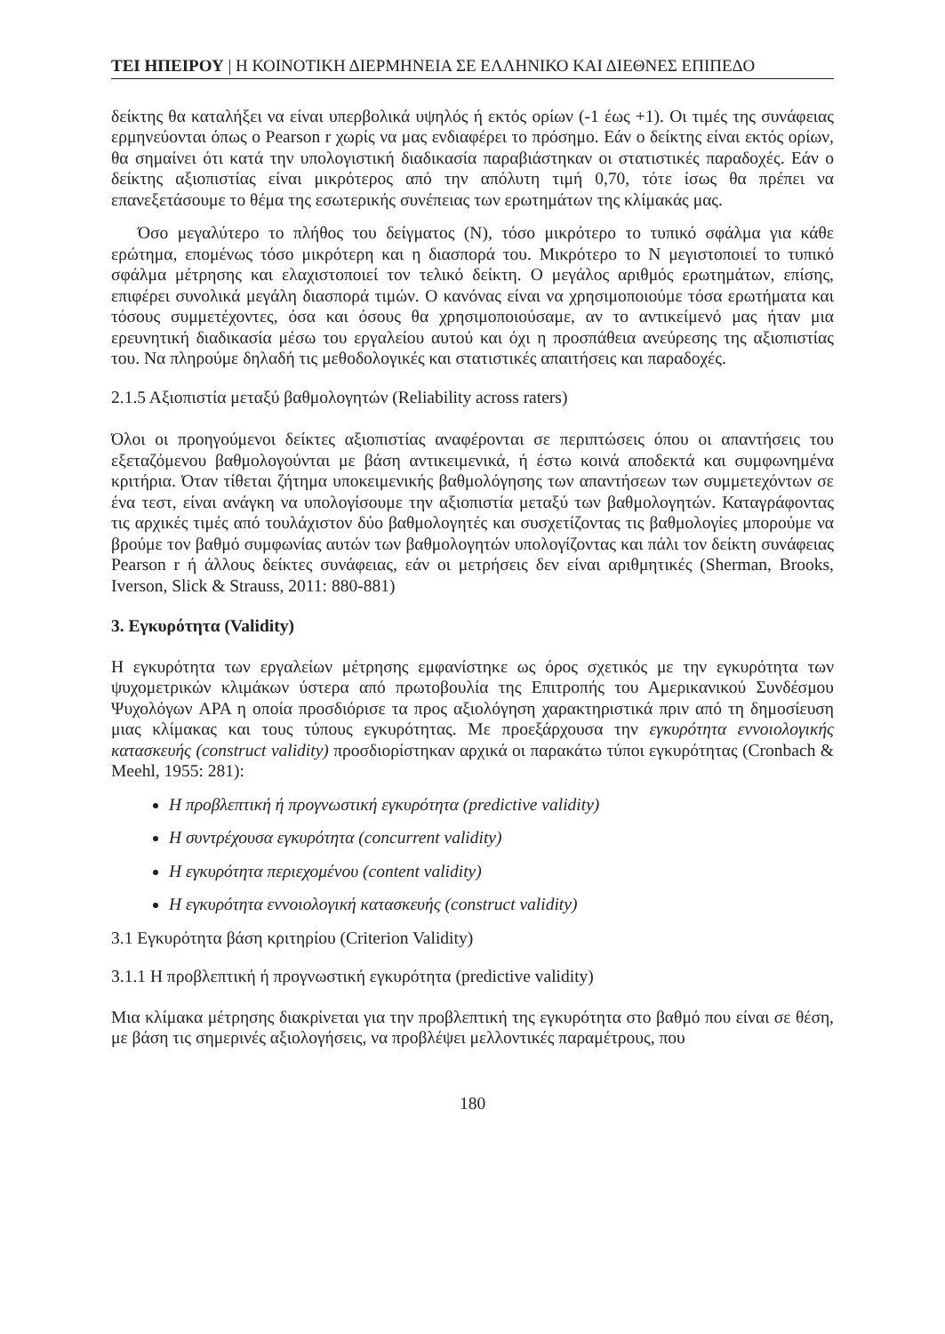ΤΕΙ ΗΠΕΙΡΟΥ | Η ΚΟΙΝΟΤΙΚΗ ΔΙΕΡΜΗΝΕΙΑ ΣΕ ΕΛΛΗΝΙΚΟ ΚΑΙ ΔΙΕΘΝΕΣ ΕΠΙΠΕΔΟ
δείκτης θα καταλήξει να είναι υπερβολικά υψηλός ή εκτός ορίων (-1 έως +1). Οι τιμές της συνάφειας ερμηνεύονται όπως ο Pearson r χωρίς να μας ενδιαφέρει το πρόσημο. Εάν ο δείκτης είναι εκτός ορίων, θα σημαίνει ότι κατά την υπολογιστική διαδικασία παραβιάστηκαν οι στατιστικές παραδοχές. Εάν ο δείκτης αξιοπιστίας είναι μικρότερος από την απόλυτη τιμή 0,70, τότε ίσως θα πρέπει να επανεξετάσουμε το θέμα της εσωτερικής συνέπειας των ερωτημάτων της κλίμακάς μας.
Όσο μεγαλύτερο το πλήθος του δείγματος (Ν), τόσο μικρότερο το τυπικό σφάλμα για κάθε ερώτημα, επομένως τόσο μικρότερη και η διασπορά του. Μικρότερο το Ν μεγιστοποιεί το τυπικό σφάλμα μέτρησης και ελαχιστοποιεί τον τελικό δείκτη. Ο μεγάλος αριθμός ερωτημάτων, επίσης, επιφέρει συνολικά μεγάλη διασπορά τιμών. Ο κανόνας είναι να χρησιμοποιούμε τόσα ερωτήματα και τόσους συμμετέχοντες, όσα και όσους θα χρησιμοποιούσαμε, αν το αντικείμενό μας ήταν μια ερευνητική διαδικασία μέσω του εργαλείου αυτού και όχι η προσπάθεια ανεύρεσης της αξιοπιστίας του. Να πληρούμε δηλαδή τις μεθοδολογικές και στατιστικές απαιτήσεις και παραδοχές.
2.1.5 Αξιοπιστία μεταξύ βαθμολογητών (Reliability across raters)
Όλοι οι προηγούμενοι δείκτες αξιοπιστίας αναφέρονται σε περιπτώσεις όπου οι απαντήσεις του εξεταζόμενου βαθμολογούνται με βάση αντικειμενικά, ή έστω κοινά αποδεκτά και συμφωνημένα κριτήρια. Όταν τίθεται ζήτημα υποκειμενικής βαθμολόγησης των απαντήσεων των συμμετεχόντων σε ένα τεστ, είναι ανάγκη να υπολογίσουμε την αξιοπιστία μεταξύ των βαθμολογητών. Καταγράφοντας τις αρχικές τιμές από τουλάχιστον δύο βαθμολογητές και συσχετίζοντας τις βαθμολογίες μπορούμε να βρούμε τον βαθμό συμφωνίας αυτών των βαθμολογητών υπολογίζοντας και πάλι τον δείκτη συνάφειας Pearson r ή άλλους δείκτες συνάφειας, εάν οι μετρήσεις δεν είναι αριθμητικές (Sherman, Brooks, Iverson, Slick & Strauss, 2011: 880-881)
3. Εγκυρότητα (Validity)
Η εγκυρότητα των εργαλείων μέτρησης εμφανίστηκε ως όρος σχετικός με την εγκυρότητα των ψυχομετρικών κλιμάκων ύστερα από πρωτοβουλία της Επιτροπής του Αμερικανικού Συνδέσμου Ψυχολόγων APA η οποία προσδιόρισε τα προς αξιολόγηση χαρακτηριστικά πριν από τη δημοσίευση μιας κλίμακας και τους τύπους εγκυρότητας. Με προεξάρχουσα την εγκυρότητα εννοιολογικής κατασκευής (construct validity) προσδιορίστηκαν αρχικά οι παρακάτω τύποι εγκυρότητας (Cronbach & Meehl, 1955: 281):
Η προβλεπτική ή προγνωστική εγκυρότητα (predictive validity)
Η συντρέχουσα εγκυρότητα (concurrent validity)
Η εγκυρότητα περιεχομένου (content validity)
Η εγκυρότητα εννοιολογική κατασκευής (construct validity)
3.1 Εγκυρότητα βάση κριτηρίου (Criterion Validity)
3.1.1 Η προβλεπτική ή προγνωστική εγκυρότητα (predictive validity)
Μια κλίμακα μέτρησης διακρίνεται για την προβλεπτική της εγκυρότητα στο βαθμό που είναι σε θέση, με βάση τις σημερινές αξιολογήσεις, να προβλέψει μελλοντικές παραμέτρους, που
180